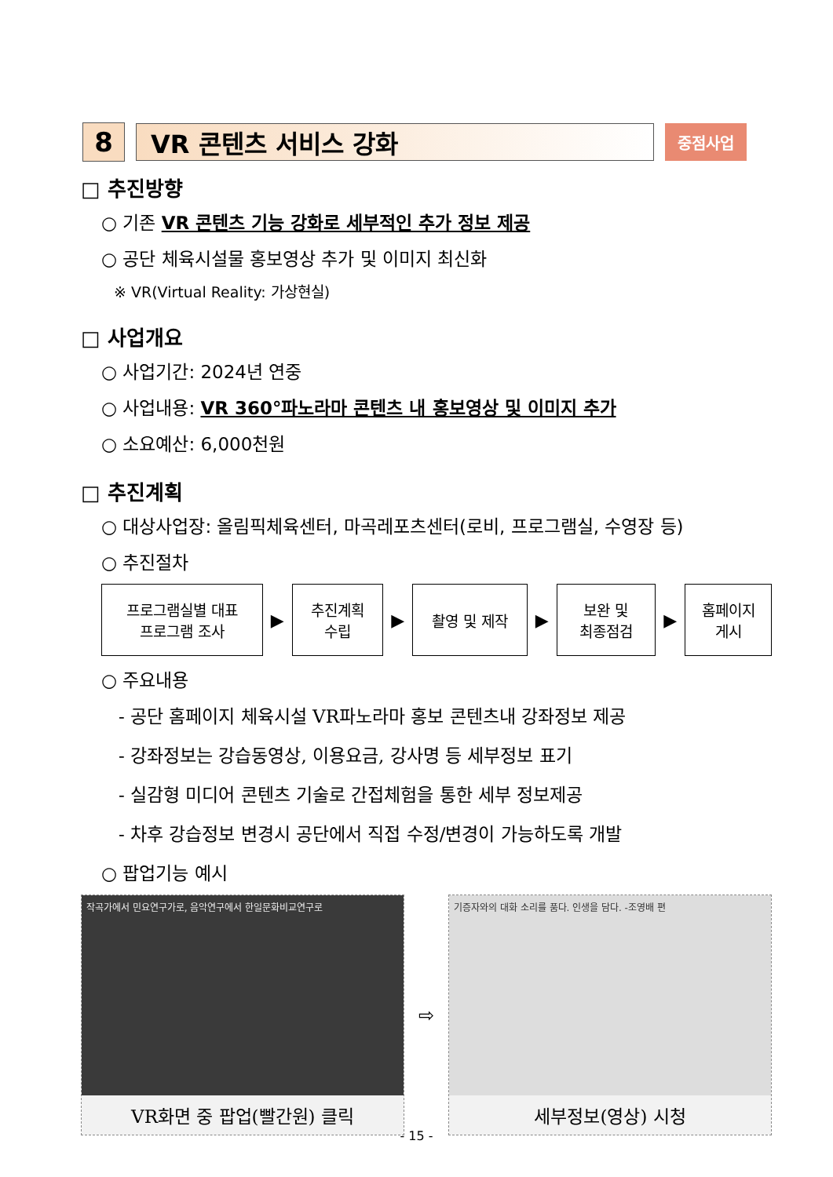8 VR 콘텐츠 서비스 강화
중점사업
□ 추진방향
○ 기존 VR 콘텐츠 기능 강화로 세부적인 추가 정보 제공
○ 공단 체육시설물 홍보영상 추가 및 이미지 최신화
※ VR(Virtual Reality: 가상현실)
□ 사업개요
○ 사업기간: 2024년 연중
○ 사업내용: VR 360°파노라마 콘텐츠 내 홍보영상 및 이미지 추가
○ 소요예산: 6,000천원
□ 추진계획
○ 대상사업장: 올림픽체육센터, 마곡레포츠센터(로비, 프로그램실, 수영장 등)
○ 추진절차
프로그램실별 대표
프로그램 조사
▶
추진계획
수립
▶
촬영 및 제작
▶
보완 및
최종점검
▶
홈페이지
게시
○ 주요내용
- 공단 홈페이지 체육시설 VR파노라마 홍보 콘텐츠내 강좌정보 제공
- 강좌정보는 강습동영상, 이용요금, 강사명 등 세부정보 표기
- 실감형 미디어 콘텐츠 기술로 간접체험을 통한 세부 정보제공
- 차후 강습정보 변경시 공단에서 직접 수정/변경이 가능하도록 개발
○ 팝업기능 예시
작곡가에서 민요연구가로, 음악연구에서 한일문화비교연구로
VR화면 중 팝업(빨간원) 클릭
⇨
기증자와의 대화 소리를 품다. 인생을 담다. -조영배 편
세부정보(영상) 시청
- 15 -